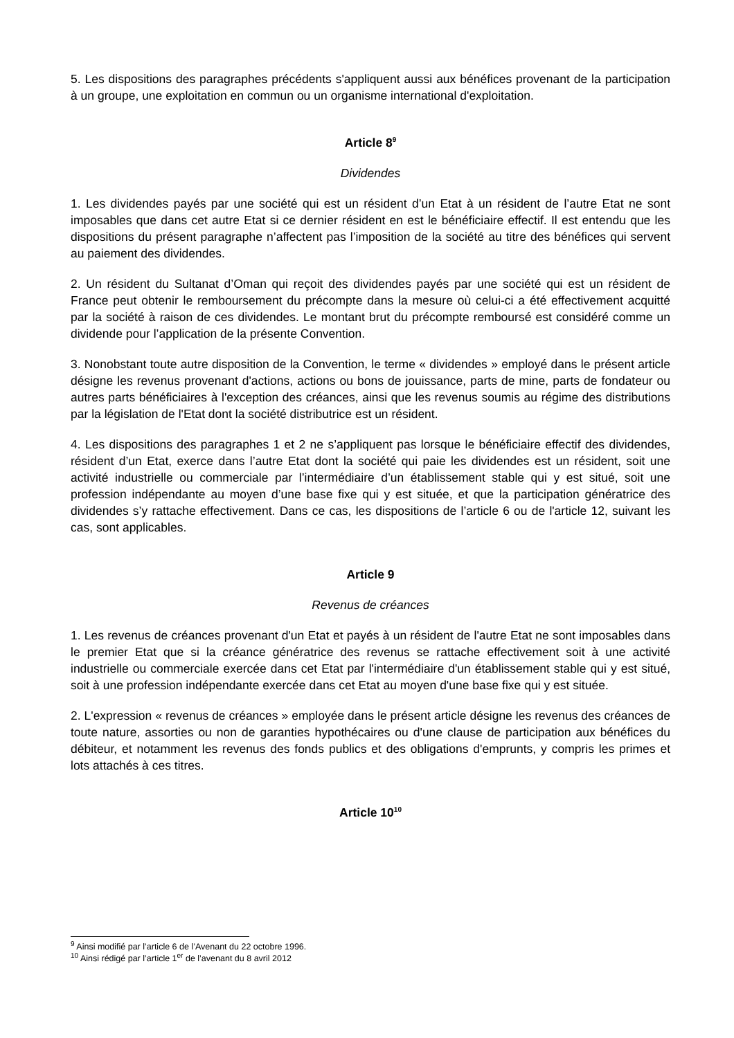5. Les dispositions des paragraphes précédents s'appliquent aussi aux bénéfices provenant de la participation à un groupe, une exploitation en commun ou un organisme international d'exploitation.
Article 8<sup>9</sup>
Dividendes
1. Les dividendes payés par une société qui est un résident d’un Etat à un résident de l’autre Etat ne sont imposables que dans cet autre Etat si ce dernier résident en est le bénéficiaire effectif. Il est entendu que les dispositions du présent paragraphe n’affectent pas l’imposition de la société au titre des bénéfices qui servent au paiement des dividendes.
2. Un résident du Sultanat d’Oman qui reçoit des dividendes payés par une société qui est un résident de France peut obtenir le remboursement du précompte dans la mesure où celui-ci a été effectivement acquitté par la société à raison de ces dividendes. Le montant brut du précompte remboursé est considéré comme un dividende pour l’application de la présente Convention.
3. Nonobstant toute autre disposition de la Convention, le terme « dividendes » employé dans le présent article désigne les revenus provenant d'actions, actions ou bons de jouissance, parts de mine, parts de fondateur ou autres parts bénéficiaires à l'exception des créances, ainsi que les revenus soumis au régime des distributions par la législation de l'Etat dont la société distributrice est un résident.
4. Les dispositions des paragraphes 1 et 2 ne s’appliquent pas lorsque le bénéficiaire effectif des dividendes, résident d’un Etat, exerce dans l’autre Etat dont la société qui paie les dividendes est un résident, soit une activité industrielle ou commerciale par l’intermédiaire d’un établissement stable qui y est situé, soit une profession indépendante au moyen d’une base fixe qui y est située, et que la participation génératrice des dividendes s’y rattache effectivement. Dans ce cas, les dispositions de l’article 6 ou de l'article 12, suivant les cas, sont applicables.
Article 9
Revenus de créances
1. Les revenus de créances provenant d'un Etat et payés à un résident de l'autre Etat ne sont imposables dans le premier Etat que si la créance génératrice des revenus se rattache effectivement soit à une activité industrielle ou commerciale exercée dans cet Etat par l'intermédiaire d'un établissement stable qui y est situé, soit à une profession indépendante exercée dans cet Etat au moyen d'une base fixe qui y est située.
2. L'expression « revenus de créances » employée dans le présent article désigne les revenus des créances de toute nature, assorties ou non de garanties hypothécaires ou d'une clause de participation aux bénéfices du débiteur, et notamment les revenus des fonds publics et des obligations d'emprunts, y compris les primes et lots attachés à ces titres.
Article 10<sup>10</sup>
<sup>9</sup> Ainsi modifié par l’article 6 de l’Avenant du 22 octobre 1996.
<sup>10</sup> Ainsi rédigé par l’article 1<sup>er</sup> de l’avenant du 8 avril 2012